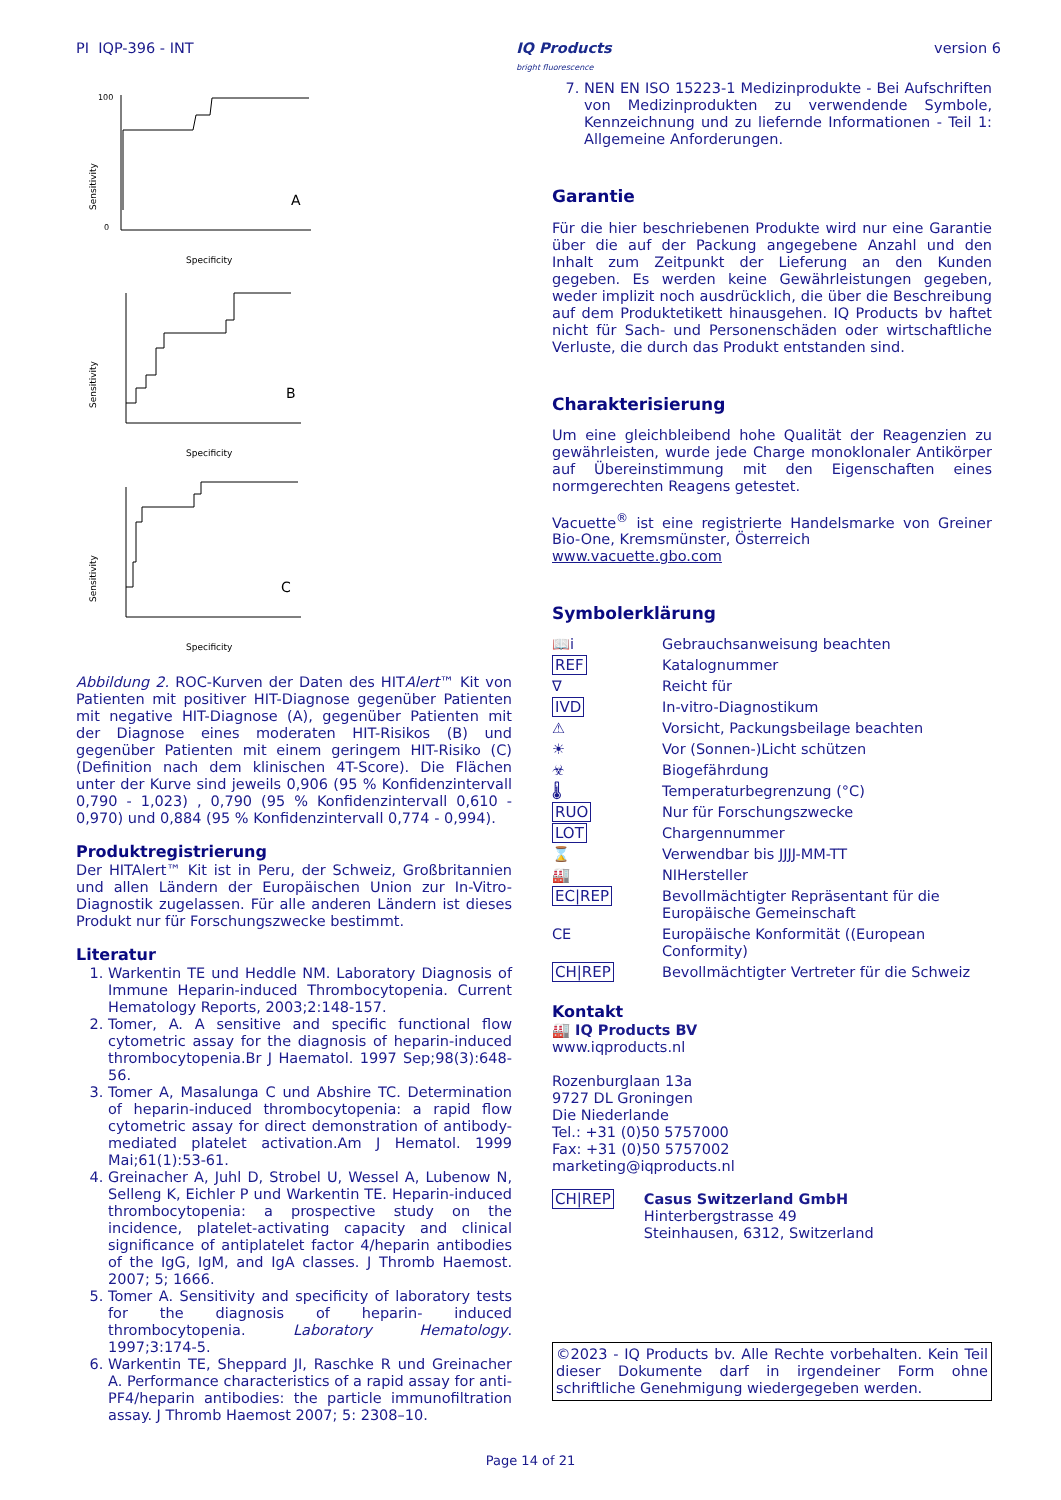PI IQP-396 - INT IQ Products
bright fluorescence
version 6
Sensitivity
A
Specificity
100
0
Sensitivity
B
Specificity
Sensitivity
C
Specificity
Abbildung 2. ROC-Kurven der Daten des HITAlert™ Kit von Patienten mit positiver HIT-Diagnose gegenüber Patienten mit negative HIT-Diagnose (A), gegenüber Patienten mit der Diagnose eines moderaten HIT-Risikos (B) und gegenüber Patienten mit einem geringem HIT-Risiko (C) (Definition nach dem klinischen 4T-Score). Die Flächen unter der Kurve sind jeweils 0,906 (95 % Konfidenzintervall 0,790 - 1,023) , 0,790 (95 % Konfidenzintervall 0,610 - 0,970) und 0,884 (95 % Konfidenzintervall 0,774 - 0,994).
Produktregistrierung
Der HITAlert™ Kit ist in Peru, der Schweiz, Großbritannien und allen Ländern der Europäischen Union zur In-Vitro-Diagnostik zugelassen. Für alle anderen Ländern ist dieses Produkt nur für Forschungszwecke bestimmt.
Literatur
1. Warkentin TE und Heddle NM. Laboratory Diagnosis of Immune Heparin-induced Thrombocytopenia. Current Hematology Reports, 2003;2:148-157.
2. Tomer, A. A sensitive and specific functional flow cytometric assay for the diagnosis of heparin-induced thrombocytopenia.Br J Haematol. 1997 Sep;98(3):648-56.
3. Tomer A, Masalunga C und Abshire TC. Determination of heparin-induced thrombocytopenia: a rapid flow cytometric assay for direct demonstration of antibody-mediated platelet activation.Am J Hematol. 1999 Mai;61(1):53-61.
4. Greinacher A, Juhl D, Strobel U, Wessel A, Lubenow N, Selleng K, Eichler P und Warkentin TE. Heparin-induced thrombocytopenia: a prospective study on the incidence, platelet-activating capacity and clinical significance of antiplatelet factor 4/heparin antibodies of the IgG, IgM, and IgA classes. J Thromb Haemost. 2007; 5; 1666.
5. Tomer A. Sensitivity and specificity of laboratory tests for the diagnosis of heparin- induced thrombocytopenia. Laboratory Hematology. 1997;3:174-5.
6. Warkentin TE, Sheppard JI, Raschke R und Greinacher A. Performance characteristics of a rapid assay for anti-PF4/heparin antibodies: the particle immunofiltration assay. J Thromb Haemost 2007; 5: 2308–10.
7. NEN EN ISO 15223-1 Medizinprodukte - Bei Aufschriften von Medizinprodukten zu verwendende Symbole, Kennzeichnung und zu liefernde Informationen - Teil 1: Allgemeine Anforderungen.
Garantie
Für die hier beschriebenen Produkte wird nur eine Garantie über die auf der Packung angegebene Anzahl und den Inhalt zum Zeitpunkt der Lieferung an den Kunden gegeben. Es werden keine Gewährleistungen gegeben, weder implizit noch ausdrücklich, die über die Beschreibung auf dem Produktetikett hinausgehen. IQ Products bv haftet nicht für Sach- und Personenschäden oder wirtschaftliche Verluste, die durch das Produkt entstanden sind.
Charakterisierung
Um eine gleichbleibend hohe Qualität der Reagenzien zu gewährleisten, wurde jede Charge monoklonaler Antikörper auf Übereinstimmung mit den Eigenschaften eines normgerechten Reagens getestet.
Vacuette<sup>®</sup> ist eine registrierte Handelsmarke von Greiner Bio-One, Kremsmünster, Österreich
www.vacuette.gbo.com
Symbolerklärung
📖i
Gebrauchsanweisung beachten
REF
Katalognummer
∇
Reicht für
IVD
In-vitro-Diagnostikum
⚠
Vorsicht, Packungsbeilage beachten
☀
Vor (Sonnen-)Licht schützen
☣
Biogefährdung
🌡
Temperaturbegrenzung (°C)
RUO
Nur für Forschungszwecke
LOT
Chargennummer
⌛
Verwendbar bis JJJJ-MM-TT
🏭
NIHersteller
EC|REP
Bevollmächtigter Repräsentant für die Europäische Gemeinschaft
CE
Europäische Konformität ((European Conformity)
CH|REP
Bevollmächtigter Vertreter für die Schweiz
Kontakt
🏭 IQ Products BV
www.iqproducts.nl
Rozenburglaan 13a
9727 DL Groningen
Die Niederlande
Tel.: +31 (0)50 5757000
Fax: +31 (0)50 5757002
marketing@iqproducts.nl
CH|REP Casus Switzerland GmbH
Hinterbergstrasse 49
Steinhausen, 6312, Switzerland
©2023 - IQ Products bv. Alle Rechte vorbehalten. Kein Teil dieser Dokumente darf in irgendeiner Form ohne schriftliche Genehmigung wiedergegeben werden.
Page 14 of 21